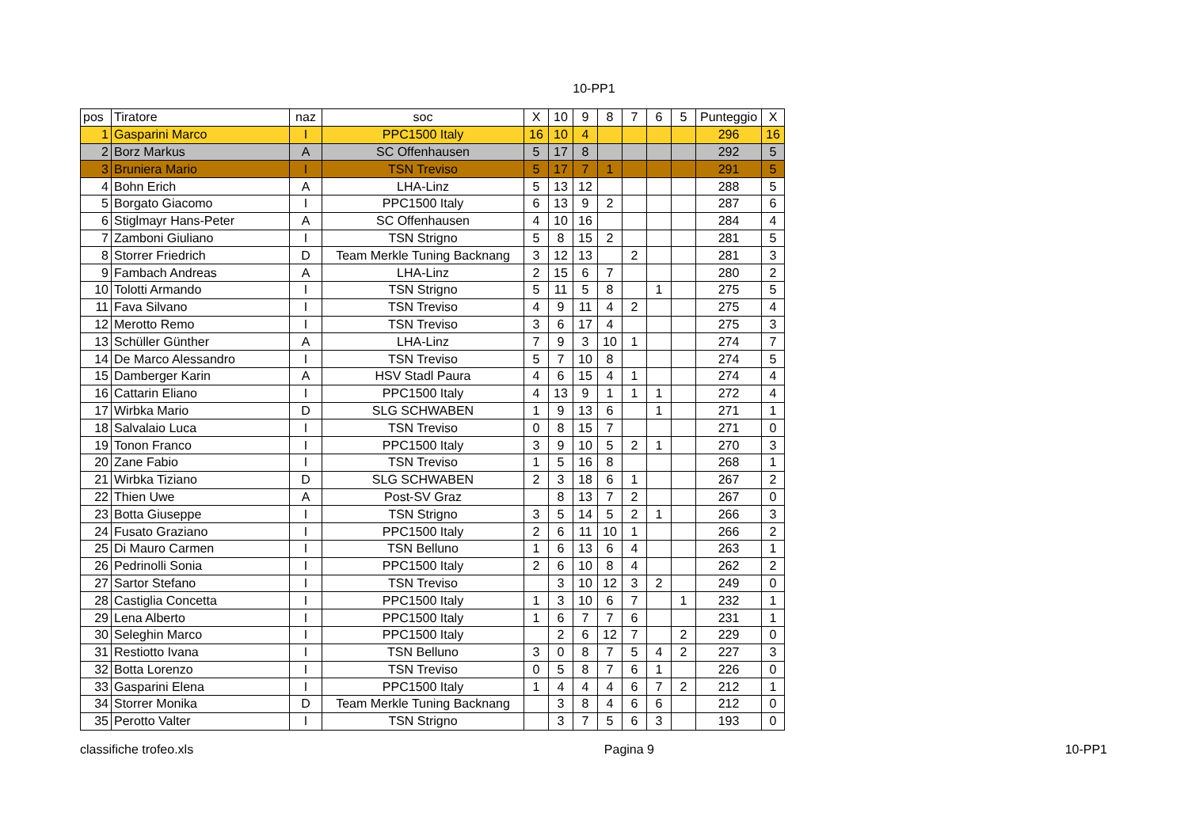10-PP1
| pos | Tiratore | naz | soc | X | 10 | 9 | 8 | 7 | 6 | 5 | Punteggio | X |
| --- | --- | --- | --- | --- | --- | --- | --- | --- | --- | --- | --- | --- |
| 1 | Gasparini Marco | I | PPC1500 Italy | 16 | 10 | 4 | | | | | 296 | 16 |
| 2 | Borz Markus | A | SC Offenhausen | 5 | 17 | 8 | | | | | 292 | 5 |
| 3 | Bruniera Mario | I | TSN Treviso | 5 | 17 | 7 | 1 | | | | 291 | 5 |
| 4 | Bohn Erich | A | LHA-Linz | 5 | 13 | 12 | | | | | 288 | 5 |
| 5 | Borgato Giacomo | I | PPC1500 Italy | 6 | 13 | 9 | 2 | | | | 287 | 6 |
| 6 | Stiglmayr Hans-Peter | A | SC Offenhausen | 4 | 10 | 16 | | | | | 284 | 4 |
| 7 | Zamboni Giuliano | I | TSN Strigno | 5 | 8 | 15 | 2 | | | | 281 | 5 |
| 8 | Storrer Friedrich | D | Team Merkle Tuning Backnang | 3 | 12 | 13 | | 2 | | | 281 | 3 |
| 9 | Fambach Andreas | A | LHA-Linz | 2 | 15 | 6 | 7 | | | | 280 | 2 |
| 10 | Tolotti Armando | I | TSN Strigno | 5 | 11 | 5 | 8 | | 1 | | 275 | 5 |
| 11 | Fava Silvano | I | TSN Treviso | 4 | 9 | 11 | 4 | 2 | | | 275 | 4 |
| 12 | Merotto Remo | I | TSN Treviso | 3 | 6 | 17 | 4 | | | | 275 | 3 |
| 13 | Schüller Günther | A | LHA-Linz | 7 | 9 | 3 | 10 | 1 | | | 274 | 7 |
| 14 | De Marco Alessandro | I | TSN Treviso | 5 | 7 | 10 | 8 | | | | 274 | 5 |
| 15 | Damberger Karin | A | HSV Stadl Paura | 4 | 6 | 15 | 4 | 1 | | | 274 | 4 |
| 16 | Cattarin Eliano | I | PPC1500 Italy | 4 | 13 | 9 | 1 | 1 | 1 | | 272 | 4 |
| 17 | Wirbka Mario | D | SLG SCHWABEN | 1 | 9 | 13 | 6 | | 1 | | 271 | 1 |
| 18 | Salvalaio Luca | I | TSN Treviso | 0 | 8 | 15 | 7 | | | | 271 | 0 |
| 19 | Tonon Franco | I | PPC1500 Italy | 3 | 9 | 10 | 5 | 2 | 1 | | 270 | 3 |
| 20 | Zane Fabio | I | TSN Treviso | 1 | 5 | 16 | 8 | | | | 268 | 1 |
| 21 | Wirbka Tiziano | D | SLG SCHWABEN | 2 | 3 | 18 | 6 | 1 | | | 267 | 2 |
| 22 | Thien Uwe | A | Post-SV Graz | | 8 | 13 | 7 | 2 | | | 267 | 0 |
| 23 | Botta Giuseppe | I | TSN Strigno | 3 | 5 | 14 | 5 | 2 | 1 | | 266 | 3 |
| 24 | Fusato Graziano | I | PPC1500 Italy | 2 | 6 | 11 | 10 | 1 | | | 266 | 2 |
| 25 | Di Mauro Carmen | I | TSN Belluno | 1 | 6 | 13 | 6 | 4 | | | 263 | 1 |
| 26 | Pedrinolli Sonia | I | PPC1500 Italy | 2 | 6 | 10 | 8 | 4 | | | 262 | 2 |
| 27 | Sartor Stefano | I | TSN Treviso | | 3 | 10 | 12 | 3 | 2 | | 249 | 0 |
| 28 | Castiglia Concetta | I | PPC1500 Italy | 1 | 3 | 10 | 6 | 7 | | 1 | 232 | 1 |
| 29 | Lena Alberto | I | PPC1500 Italy | 1 | 6 | 7 | 7 | 6 | | | 231 | 1 |
| 30 | Seleghin Marco | I | PPC1500 Italy | | 2 | 6 | 12 | 7 | | 2 | 229 | 0 |
| 31 | Restiotto Ivana | I | TSN Belluno | 3 | 0 | 8 | 7 | 5 | 4 | 2 | 227 | 3 |
| 32 | Botta Lorenzo | I | TSN Treviso | 0 | 5 | 8 | 7 | 6 | 1 | | 226 | 0 |
| 33 | Gasparini Elena | I | PPC1500 Italy | 1 | 4 | 4 | 4 | 6 | 7 | 2 | 212 | 1 |
| 34 | Storrer Monika | D | Team Merkle Tuning Backnang | | 3 | 8 | 4 | 6 | 6 | | 212 | 0 |
| 35 | Perotto Valter | I | TSN Strigno | | 3 | 7 | 5 | 6 | 3 | | 193 | 0 |
classifiche trofeo.xls Pagina 9 10-PP1